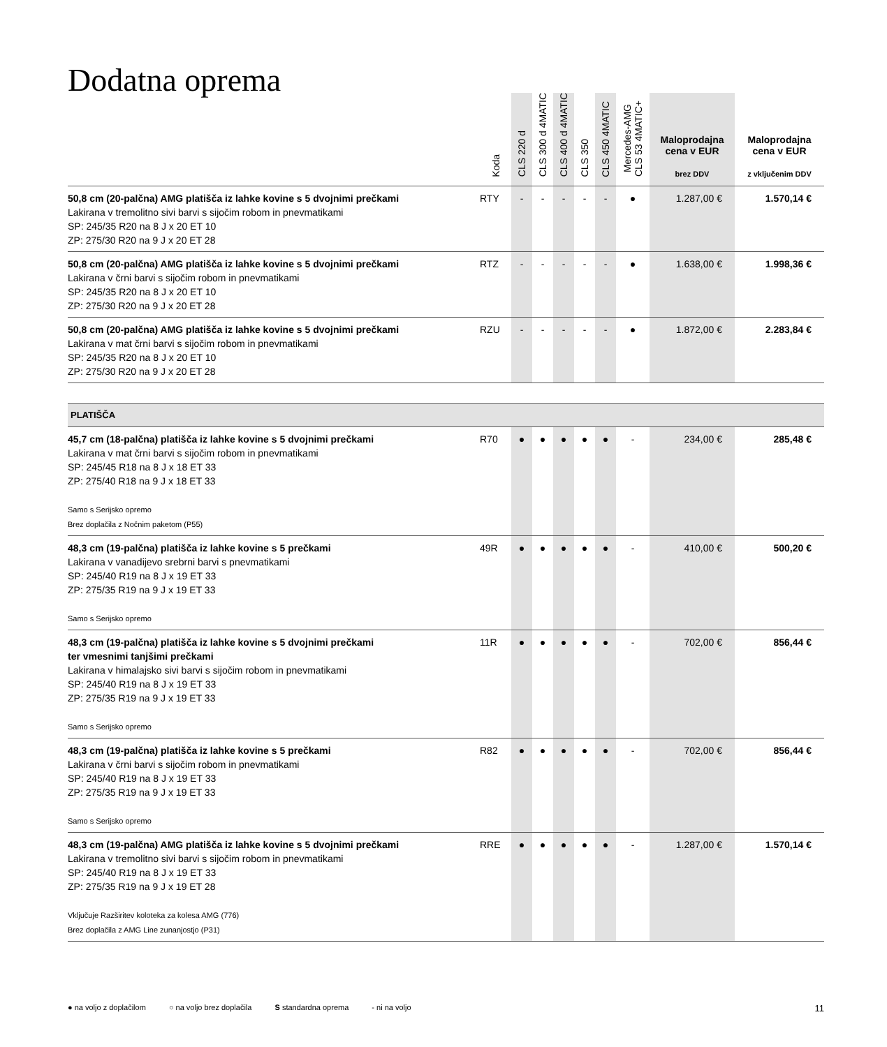Dodatna oprema
| | Koda | CLS 220 d | CLS 300 d 4MATIC | CLS 400 d 4MATIC | CLS 350 | CLS 450 4MATIC | Mercedes-AMG CLS 53 4MATIC+ | Maloprodajna cena v EUR brez DDV | Maloprodajna cena v EUR z vključenim DDV |
| --- | --- | --- | --- | --- | --- | --- | --- | --- | --- |
| 50,8 cm (20-palčna) AMG platišča iz lahke kovine s 5 dvojnimi prečkami Lakirana v tremolitno sivi barvi s sijočim robom in pnevmatikami SP: 245/35 R20 na 8 J x 20 ET 10 ZP: 275/30 R20 na 9 J x 20 ET 28 | RTY | - | - | - | - | - | ● | 1.287,00 € | 1.570,14 € |
| 50,8 cm (20-palčna) AMG platišča iz lahke kovine s 5 dvojnimi prečkami Lakirana v črni barvi s sijočim robom in pnevmatikami SP: 245/35 R20 na 8 J x 20 ET 10 ZP: 275/30 R20 na 9 J x 20 ET 28 | RTZ | - | - | - | - | - | ● | 1.638,00 € | 1.998,36 € |
| 50,8 cm (20-palčna) AMG platišča iz lahke kovine s 5 dvojnimi prečkami Lakirana v mat črni barvi s sijočim robom in pnevmatikami SP: 245/35 R20 na 8 J x 20 ET 10 ZP: 275/30 R20 na 9 J x 20 ET 28 | RZU | - | - | - | - | - | ● | 1.872,00 € | 2.283,84 € |
| PLATIŠČA | | | | | | | | | |
| 45,7 cm (18-palčna) platišča iz lahke kovine s 5 dvojnimi prečkami Lakirana v mat črni barvi s sijočim robom in pnevmatikami SP: 245/45 R18 na 8 J x 18 ET 33 ZP: 275/40 R18 na 9 J x 18 ET 33 Samo s Serijsko opremo Brez doplačila z Nočnim paketom (P55) | R70 | ● | ● | ● | ● | ● | - | 234,00 € | 285,48 € |
| 48,3 cm (19-palčna) platišča iz lahke kovine s 5 prečkami Lakirana v vanadijevo srebrni barvi s pnevmatikami SP: 245/40 R19 na 8 J x 19 ET 33 ZP: 275/35 R19 na 9 J x 19 ET 33 Samo s Serijsko opremo | 49R | ● | ● | ● | ● | ● | - | 410,00 € | 500,20 € |
| 48,3 cm (19-palčna) platišča iz lahke kovine s 5 dvojnimi prečkami ter vmesnimi tanjšimi prečkami Lakirana v himalajsko sivi barvi s sijočim robom in pnevmatikami SP: 245/40 R19 na 8 J x 19 ET 33 ZP: 275/35 R19 na 9 J x 19 ET 33 Samo s Serijsko opremo | 11R | ● | ● | ● | ● | ● | - | 702,00 € | 856,44 € |
| 48,3 cm (19-palčna) platišča iz lahke kovine s 5 prečkami Lakirana v črni barvi s sijočim robom in pnevmatikami SP: 245/40 R19 na 8 J x 19 ET 33 ZP: 275/35 R19 na 9 J x 19 ET 33 Samo s Serijsko opremo | R82 | ● | ● | ● | ● | ● | - | 702,00 € | 856,44 € |
| 48,3 cm (19-palčna) AMG platišča iz lahke kovine s 5 dvojnimi prečkami Lakirana v tremolitno sivi barvi s sijočim robom in pnevmatikami SP: 245/40 R19 na 8 J x 19 ET 33 ZP: 275/35 R19 na 9 J x 19 ET 28 Vključuje Razširitev koloteka za kolesa AMG (776) Brez doplačila z AMG Line zunanjostjo (P31) | RRE | ● | ● | ● | ● | ● | - | 1.287,00 € | 1.570,14 € |
● na voljo z doplačilom ○ na voljo brez doplačila S standardna oprema - ni na voljo 11